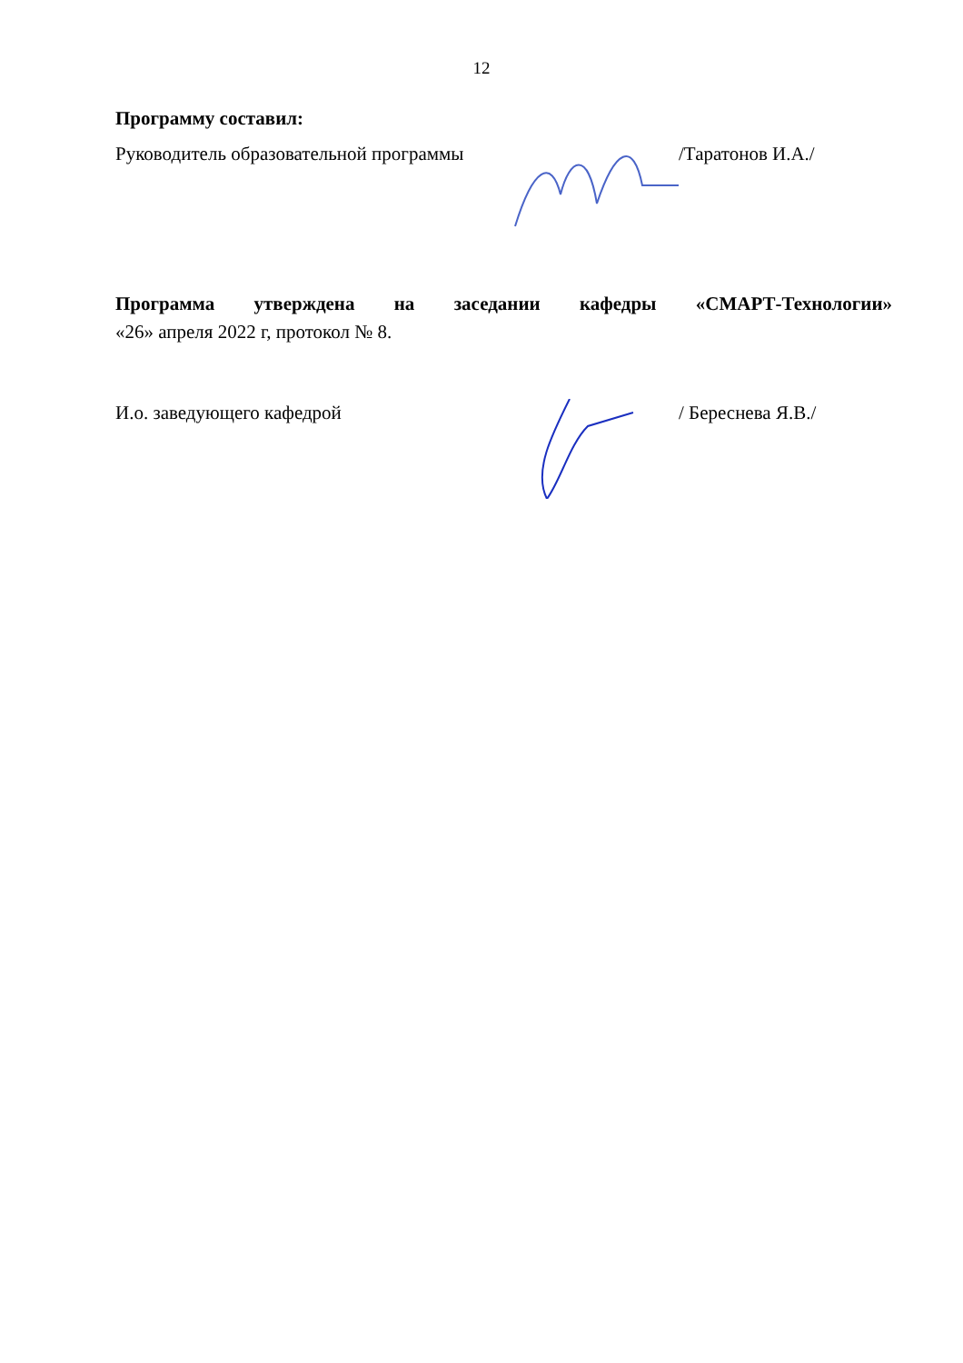12
Программу составил:
Руководитель образовательной программы
/Таратонов И.А./
Программа утверждена на заседании кафедры «СМАРТ-Технологии»
«26» апреля 2022 г, протокол № 8.
И.о. заведующего кафедрой / Береснева Я.В./